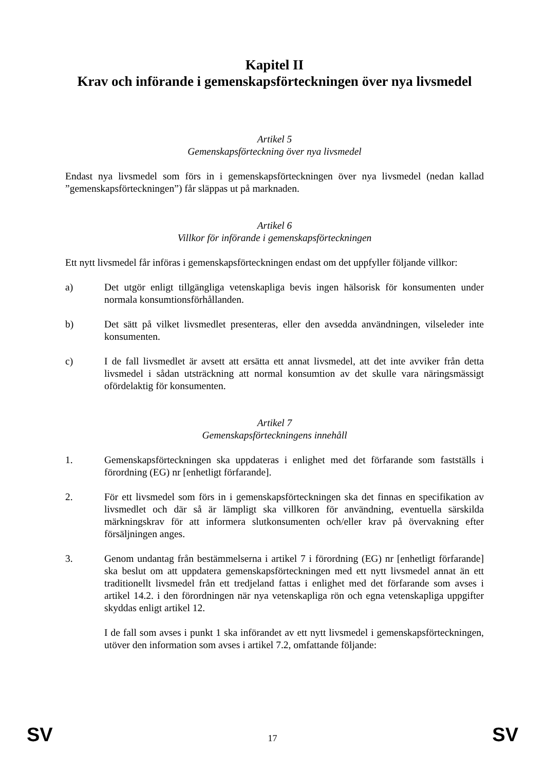Kapitel II
Krav och införande i gemenskapsförteckningen över nya livsmedel
Artikel 5
Gemenskapsförteckning över nya livsmedel
Endast nya livsmedel som förs in i gemenskapsförteckningen över nya livsmedel (nedan kallad ”gemenskapsförteckningen”) får släppas ut på marknaden.
Artikel 6
Villkor för införande i gemenskapsförteckningen
Ett nytt livsmedel får införas i gemenskapsförteckningen endast om det uppfyller följande villkor:
a) Det utgör enligt tillgängliga vetenskapliga bevis ingen hälsorisk för konsumenten under normala konsumtionsförhållanden.
b) Det sätt på vilket livsmedlet presenteras, eller den avsedda användningen, vilseleder inte konsumenten.
c) I de fall livsmedlet är avsett att ersätta ett annat livsmedel, att det inte avviker från detta livsmedel i sådan utsträckning att normal konsumtion av det skulle vara näringsmässigt ofördelaktig för konsumenten.
Artikel 7
Gemenskapsförteckningens innehåll
1. Gemenskapsförteckningen ska uppdateras i enlighet med det förfarande som fastställs i förordning (EG) nr [enhetligt förfarande].
2. För ett livsmedel som förs in i gemenskapsförteckningen ska det finnas en specifikation av livsmedlet och där så är lämpligt ska villkoren för användning, eventuella särskilda märkningskrav för att informera slutkonsumenten och/eller krav på övervakning efter försäljningen anges.
3. Genom undantag från bestämmelserna i artikel 7 i förordning (EG) nr [enhetligt förfarande] ska beslut om att uppdatera gemenskapsförteckningen med ett nytt livsmedel annat än ett traditionellt livsmedel från ett tredjeland fattas i enlighet med det förfarande som avses i artikel 14.2. i den förordningen när nya vetenskapliga rön och egna vetenskapliga uppgifter skyddas enligt artikel 12.
I de fall som avses i punkt 1 ska införandet av ett nytt livsmedel i gemenskapsförteckningen, utöver den information som avses i artikel 7.2, omfattande följande:
SV 17 SV